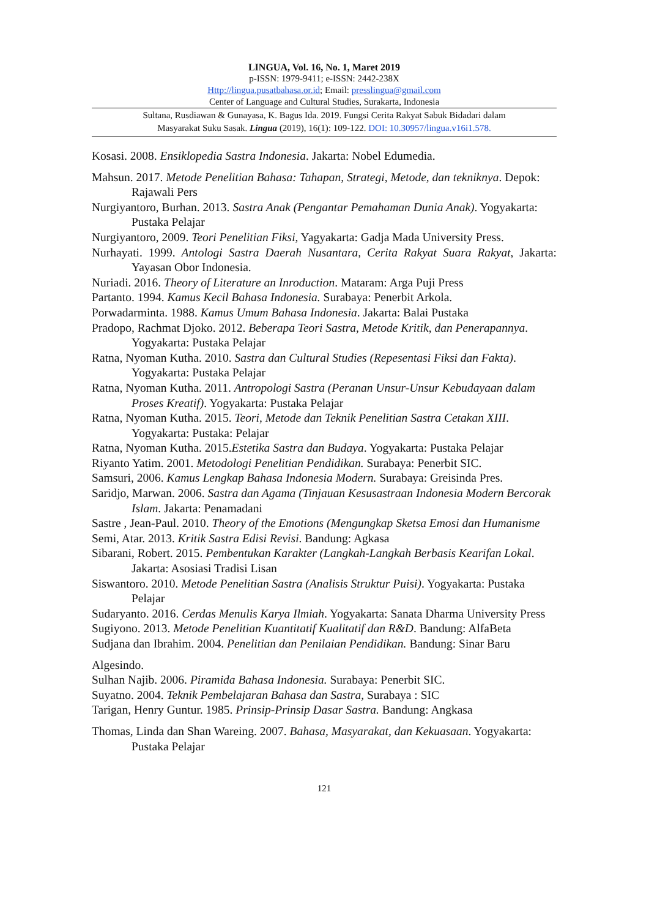LINGUA, Vol. 16, No. 1, Maret 2019
p-ISSN: 1979-9411; e-ISSN: 2442-238X
Http://lingua.pusatbahasa.or.id; Email: presslingua@gmail.com
Center of Language and Cultural Studies, Surakarta, Indonesia
Sultana, Rusdiawan & Gunayasa, K. Bagus Ida. 2019. Fungsi Cerita Rakyat Sabuk Bidadari dalam
Masyarakat Suku Sasak. Lingua (2019), 16(1): 109-122. DOI: 10.30957/lingua.v16i1.578.
Kosasi. 2008. Ensiklopedia Sastra Indonesia. Jakarta: Nobel Edumedia.
Mahsun. 2017. Metode Penelitian Bahasa: Tahapan, Strategi, Metode, dan tekniknya. Depok: Rajawali Pers
Nurgiyantoro, Burhan. 2013. Sastra Anak (Pengantar Pemahaman Dunia Anak). Yogyakarta: Pustaka Pelajar
Nurgiyantoro, 2009. Teori Penelitian Fiksi, Yagyakarta: Gadja Mada University Press.
Nurhayati. 1999. Antologi Sastra Daerah Nusantara, Cerita Rakyat Suara Rakyat, Jakarta: Yayasan Obor Indonesia.
Nuriadi. 2016. Theory of Literature an Inroduction. Mataram: Arga Puji Press
Partanto. 1994. Kamus Kecil Bahasa Indonesia. Surabaya: Penerbit Arkola.
Porwadarminta. 1988. Kamus Umum Bahasa Indonesia. Jakarta: Balai Pustaka
Pradopo, Rachmat Djoko. 2012. Beberapa Teori Sastra, Metode Kritik, dan Penerapannya. Yogyakarta: Pustaka Pelajar
Ratna, Nyoman Kutha. 2010. Sastra dan Cultural Studies (Repesentasi Fiksi dan Fakta). Yogyakarta: Pustaka Pelajar
Ratna, Nyoman Kutha. 2011. Antropologi Sastra (Peranan Unsur-Unsur Kebudayaan dalam Proses Kreatif). Yogyakarta: Pustaka Pelajar
Ratna, Nyoman Kutha. 2015. Teori, Metode dan Teknik Penelitian Sastra Cetakan XIII. Yogyakarta: Pustaka: Pelajar
Ratna, Nyoman Kutha. 2015.Estetika Sastra dan Budaya. Yogyakarta: Pustaka Pelajar
Riyanto Yatim. 2001. Metodologi Penelitian Pendidikan. Surabaya: Penerbit SIC.
Samsuri, 2006. Kamus Lengkap Bahasa Indonesia Modern. Surabaya: Greisinda Pres.
Saridjo, Marwan. 2006. Sastra dan Agama (Tinjauan Kesusastraan Indonesia Modern Bercorak Islam. Jakarta: Penamadani
Sastre , Jean-Paul. 2010. Theory of the Emotions (Mengungkap Sketsa Emosi dan Humanisme
Semi, Atar. 2013. Kritik Sastra Edisi Revisi. Bandung: Agkasa
Sibarani, Robert. 2015. Pembentukan Karakter (Langkah-Langkah Berbasis Kearifan Lokal. Jakarta: Asosiasi Tradisi Lisan
Siswantoro. 2010. Metode Penelitian Sastra (Analisis Struktur Puisi). Yogyakarta: Pustaka Pelajar
Sudaryanto. 2016. Cerdas Menulis Karya Ilmiah. Yogyakarta: Sanata Dharma University Press
Sugiyono. 2013. Metode Penelitian Kuantitatif Kualitatif dan R&D. Bandung: AlfaBeta
Sudjana dan Ibrahim. 2004. Penelitian dan Penilaian Pendidikan. Bandung: Sinar Baru
Algesindo.
Sulhan Najib. 2006. Piramida Bahasa Indonesia. Surabaya: Penerbit SIC.
Suyatno. 2004. Teknik Pembelajaran Bahasa dan Sastra, Surabaya : SIC
Tarigan, Henry Guntur. 1985. Prinsip-Prinsip Dasar Sastra. Bandung: Angkasa
Thomas, Linda dan Shan Wareing. 2007. Bahasa, Masyarakat, dan Kekuasaan. Yogyakarta: Pustaka Pelajar
121